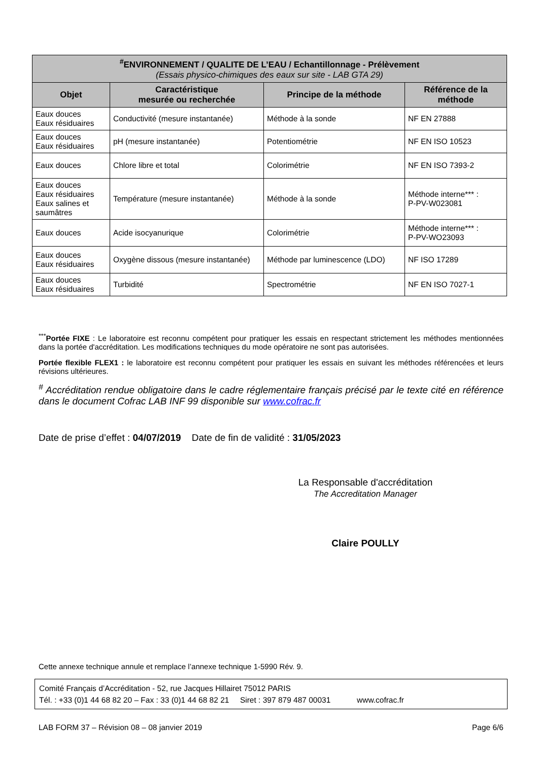| <sup>#</sup> ENVIRONNEMENT / QUALITE DE L’EAU / Echantillonnage - Prélèvement (Essais physico-chimiques des eaux sur site - LAB GTA 29) | | | |
| --- | --- | --- | --- |
| Objet | Caractéristique mesurée ou recherchée | Principe de la méthode | Référence de la méthode |
| Eaux douces Eaux résiduaires | Conductivité (mesure instantanée) | Méthode à la sonde | NF EN 27888 |
| Eaux douces Eaux résiduaires | pH (mesure instantanée) | Potentiométrie | NF EN ISO 10523 |
| Eaux douces | Chlore libre et total | Colorimétrie | NF EN ISO 7393-2 |
| Eaux douces Eaux résiduaires Eaux salines et saumâtres | Température (mesure instantanée) | Méthode à la sonde | Méthode interne*** : P-PV-W023081 |
| Eaux douces | Acide isocyanurique | Colorimétrie | Méthode interne*** : P-PV-WO23093 |
| Eaux douces Eaux résiduaires | Oxygène dissous (mesure instantanée) | Méthode par luminescence (LDO) | NF ISO 17289 |
| Eaux douces Eaux résiduaires | Turbidité | Spectrométrie | NF EN ISO 7027-1 |
<sup>***</sup> Portée FIXE : Le laboratoire est reconnu compétent pour pratiquer les essais en respectant strictement les méthodes mentionnées dans la portée d'accréditation. Les modifications techniques du mode opératoire ne sont pas autorisées.
Portée flexible FLEX1 : le laboratoire est reconnu compétent pour pratiquer les essais en suivant les méthodes référencées et leurs révisions ultérieures.
<sup>#</sup> Accréditation rendue obligatoire dans le cadre réglementaire français précisé par le texte cité en référence dans le document Cofrac LAB INF 99 disponible sur www.cofrac.fr
Date de prise d’effet : 04/07/2019 Date de fin de validité : 31/05/2023
La Responsable d'accréditation
The Accreditation Manager
Claire POULLY
Cette annexe technique annule et remplace l’annexe technique 1-5990 Rév. 9.
Comité Français d’Accréditation - 52, rue Jacques Hillairet 75012 PARIS
Tél. : +33 (0)1 44 68 82 20 – Fax : 33 (0)1 44 68 82 21 Siret : 397 879 487 00031 www.cofrac.fr
LAB FORM 37 – Révision 08 – 08 janvier 2019 Page 6/6